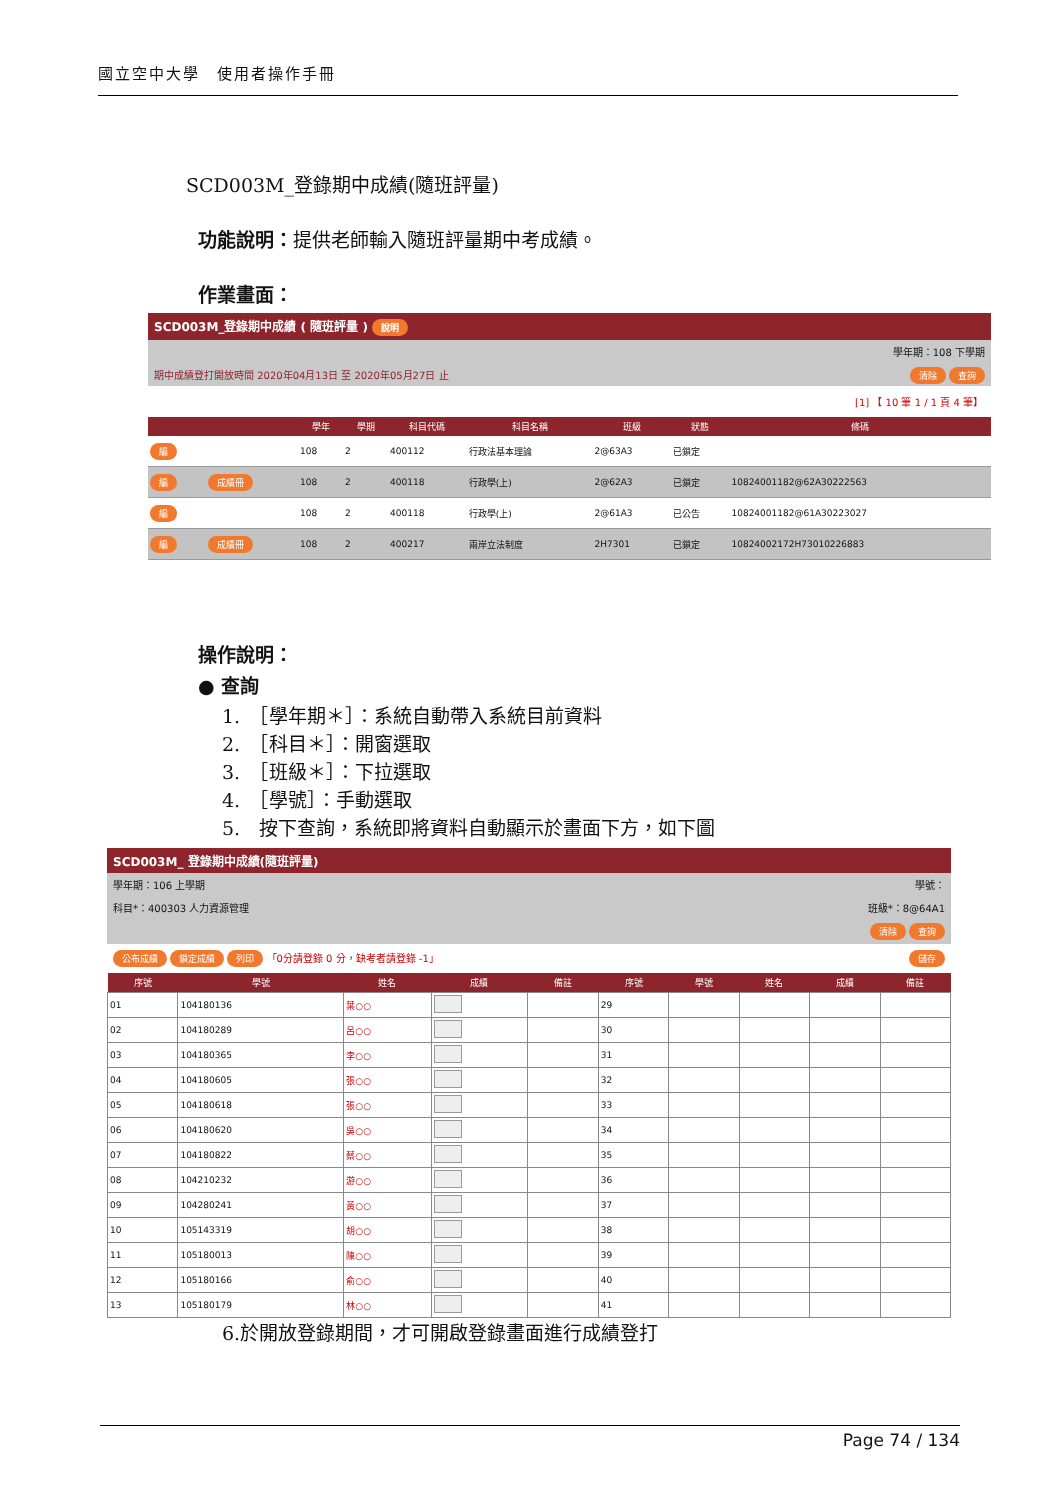國立空中大學　使用者操作手冊
SCD003M_登錄期中成績(隨班評量)
功能說明：提供老師輸入隨班評量期中考成績。
作業畫面：
SCD003M_登錄期中成績 ( 隨班評量 ) 說明
學年期：108 下學期
期中成績登打開放時間 2020年04月13日 至 2020年05月27日 止 清除 查詢
[1] 【 10 筆 1 / 1 頁 4 筆】
| | | 學年 | 學期 | 科目代碼 | 科目名稱 | 班級 | 狀態 | 條碼 |
| --- | --- | --- | --- | --- | --- | --- | --- | --- |
| 編 | | 108 | 2 | 400112 | 行政法基本理論 | 2@63A3 | 已鎖定 | |
| 編 | 成績冊 | 108 | 2 | 400118 | 行政學(上) | 2@62A3 | 已鎖定 | 10824001182@62A30222563 |
| 編 | | 108 | 2 | 400118 | 行政學(上) | 2@61A3 | 已公告 | 10824001182@61A30223027 |
| 編 | 成績冊 | 108 | 2 | 400217 | 兩岸立法制度 | 2H7301 | 已鎖定 | 10824002172H73010226883 |
操作說明：
● 查詢
1.　［學年期＊］：系統自動帶入系統目前資料
2.　［科目＊］：開窗選取
3.　［班級＊］：下拉選取
4.　［學號］：手動選取
5.　按下查詢，系統即將資料自動顯示於畫面下方，如下圖
SCD003M_ 登錄期中成績(隨班評量)
學年期：106 上學期 學號：
科目*：400303 人力資源管理 班級*：8@64A1
清除 查詢
公布成績 鎖定成績 列印 「0分請登錄 0 分，缺考者請登錄 -1」 儲存
| 序號 | 學號 | 姓名 | 成績 | 備註 | 序號 | 學號 | 姓名 | 成績 | 備註 |
| --- | --- | --- | --- | --- | --- | --- | --- | --- | --- |
| 01 | 104180136 | 葉○○ | | | 29 | | | | |
| 02 | 104180289 | 呂○○ | | | 30 | | | | |
| 03 | 104180365 | 李○○ | | | 31 | | | | |
| 04 | 104180605 | 張○○ | | | 32 | | | | |
| 05 | 104180618 | 張○○ | | | 33 | | | | |
| 06 | 104180620 | 吳○○ | | | 34 | | | | |
| 07 | 104180822 | 蔡○○ | | | 35 | | | | |
| 08 | 104210232 | 游○○ | | | 36 | | | | |
| 09 | 104280241 | 黃○○ | | | 37 | | | | |
| 10 | 105143319 | 胡○○ | | | 38 | | | | |
| 11 | 105180013 | 陳○○ | | | 39 | | | | |
| 12 | 105180166 | 俞○○ | | | 40 | | | | |
| 13 | 105180179 | 林○○ | | | 41 | | | | |
6.於開放登錄期間，才可開啟登錄畫面進行成績登打
Page 74 / 134